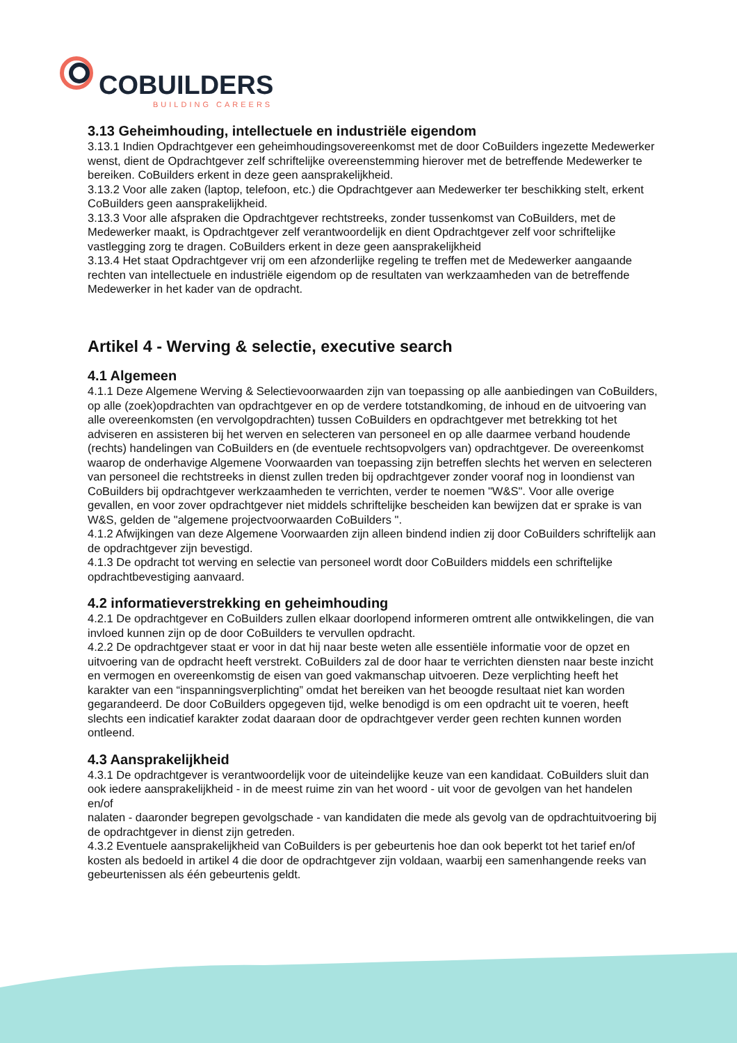COBUILDERS
BUILDING CAREERS
3.13 Geheimhouding, intellectuele en industriële eigendom
3.13.1 Indien Opdrachtgever een geheimhoudingsovereenkomst met de door CoBuilders ingezette Medewerker wenst, dient de Opdrachtgever zelf schriftelijke overeenstemming hierover met de betreffende Medewerker te bereiken. CoBuilders erkent in deze geen aansprakelijkheid.
3.13.2 Voor alle zaken (laptop, telefoon, etc.) die Opdrachtgever aan Medewerker ter beschikking stelt, erkent CoBuilders geen aansprakelijkheid.
3.13.3 Voor alle afspraken die Opdrachtgever rechtstreeks, zonder tussenkomst van CoBuilders, met de Medewerker maakt, is Opdrachtgever zelf verantwoordelijk en dient Opdrachtgever zelf voor schriftelijke vastlegging zorg te dragen. CoBuilders erkent in deze geen aansprakelijkheid
3.13.4 Het staat Opdrachtgever vrij om een afzonderlijke regeling te treffen met de Medewerker aangaande rechten van intellectuele en industriële eigendom op de resultaten van werkzaamheden van de betreffende Medewerker in het kader van de opdracht.
Artikel 4 - Werving & selectie, executive search
4.1 Algemeen
4.1.1 Deze Algemene Werving & Selectievoorwaarden zijn van toepassing op alle aanbiedingen van CoBuilders, op alle (zoek)opdrachten van opdrachtgever en op de verdere totstandkoming, de inhoud en de uitvoering van alle overeenkomsten (en vervolgopdrachten) tussen CoBuilders en opdrachtgever met betrekking tot het adviseren en assisteren bij het werven en selecteren van personeel en op alle daarmee verband houdende (rechts) handelingen van CoBuilders en (de eventuele rechtsopvolgers van) opdrachtgever. De overeenkomst waarop de onderhavige Algemene Voorwaarden van toepassing zijn betreffen slechts het werven en selecteren van personeel die rechtstreeks in dienst zullen treden bij opdrachtgever zonder vooraf nog in loondienst van CoBuilders bij opdrachtgever werkzaamheden te verrichten, verder te noemen "W&S". Voor alle overige gevallen, en voor zover opdrachtgever niet middels schriftelijke bescheiden kan bewijzen dat er sprake is van W&S, gelden de "algemene projectvoorwaarden CoBuilders ".
4.1.2 Afwijkingen van deze Algemene Voorwaarden zijn alleen bindend indien zij door CoBuilders schriftelijk aan de opdrachtgever zijn bevestigd.
4.1.3 De opdracht tot werving en selectie van personeel wordt door CoBuilders middels een schriftelijke opdrachtbevestiging aanvaard.
4.2 informatieverstrekking en geheimhouding
4.2.1 De opdrachtgever en CoBuilders zullen elkaar doorlopend informeren omtrent alle ontwikkelingen, die van invloed kunnen zijn op de door CoBuilders te vervullen opdracht.
4.2.2 De opdrachtgever staat er voor in dat hij naar beste weten alle essentiële informatie voor de opzet en uitvoering van de opdracht heeft verstrekt. CoBuilders zal de door haar te verrichten diensten naar beste inzicht en vermogen en overeenkomstig de eisen van goed vakmanschap uitvoeren. Deze verplichting heeft het karakter van een “inspanningsverplichting” omdat het bereiken van het beoogde resultaat niet kan worden gegarandeerd. De door CoBuilders opgegeven tijd, welke benodigd is om een opdracht uit te voeren, heeft slechts een indicatief karakter zodat daaraan door de opdrachtgever verder geen rechten kunnen worden ontleend.
4.3 Aansprakelijkheid
4.3.1 De opdrachtgever is verantwoordelijk voor de uiteindelijke keuze van een kandidaat. CoBuilders sluit dan ook iedere aansprakelijkheid - in de meest ruime zin van het woord - uit voor de gevolgen van het handelen en/of
nalaten - daaronder begrepen gevolgschade - van kandidaten die mede als gevolg van de opdrachtuitvoering bij de opdrachtgever in dienst zijn getreden.
4.3.2 Eventuele aansprakelijkheid van CoBuilders is per gebeurtenis hoe dan ook beperkt tot het tarief en/of kosten als bedoeld in artikel 4 die door de opdrachtgever zijn voldaan, waarbij een samenhangende reeks van gebeurtenissen als één gebeurtenis geldt.